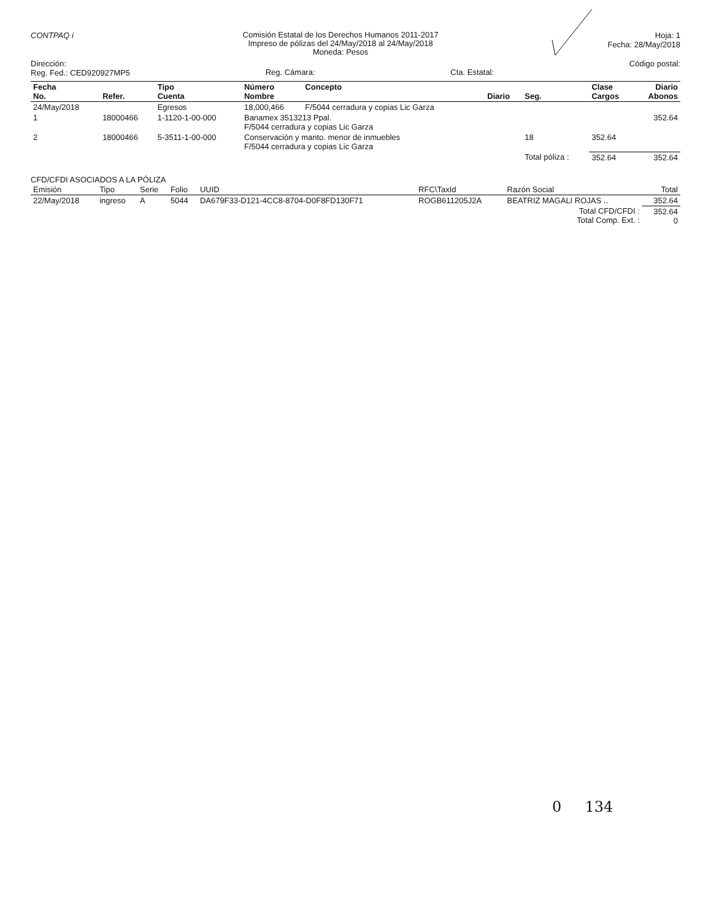CONTPAQ i
Comisión Estatal de los Derechos Humanos 2011-2017
Impreso de pólizas del 24/May/2018 al 24/May/2018
Moneda: Pesos
Hoja: 1
Fecha: 28/May/2018
Dirección:
Reg. Fed.: CED920927MP5
Reg. Cámara: Cta. Estatal:
Código postal:
| Fecha No. | Refer. | Tipo Cuenta | Número Nombre | Concepto | Diario | Seg. | Clase Cargos | Diario Abonos |
| --- | --- | --- | --- | --- | --- | --- | --- | --- |
| 24/May/2018 | | Egresos | 18,000,466 | F/5044 cerradura y copias Lic Garza | | | | |
| 1 | 18000466 | 1-1120-1-00-000 | Banamex 3513213 Ppal. F/5044 cerradura y copias Lic Garza | | | | | 352.64 |
| 2 | 18000466 | 5-3511-1-00-000 | Conservación y manto. menor de inmuebles F/5044 cerradura y copias Lic Garza | | | 18 | 352.64 | |
| | | | | | | Total póliza : | 352.64 | 352.64 |
CFD/CFDI ASOCIADOS A LA PÓLIZA
| Emisión | Tipo | Serie | Folio | UUID | RFC\TaxId | Razón Social | Total |
| --- | --- | --- | --- | --- | --- | --- | --- |
| 22/May/2018 | ingreso | A | 5044 | DA679F33-D121-4CC8-8704-D0F8FD130F71 | ROGB611205J2A | BEATRIZ MAGALI ROJAS .. | 352.64 |
| | | | | | | Total CFD/CFDI : Total Comp. Ext. : | 352.64 0 |
0 134